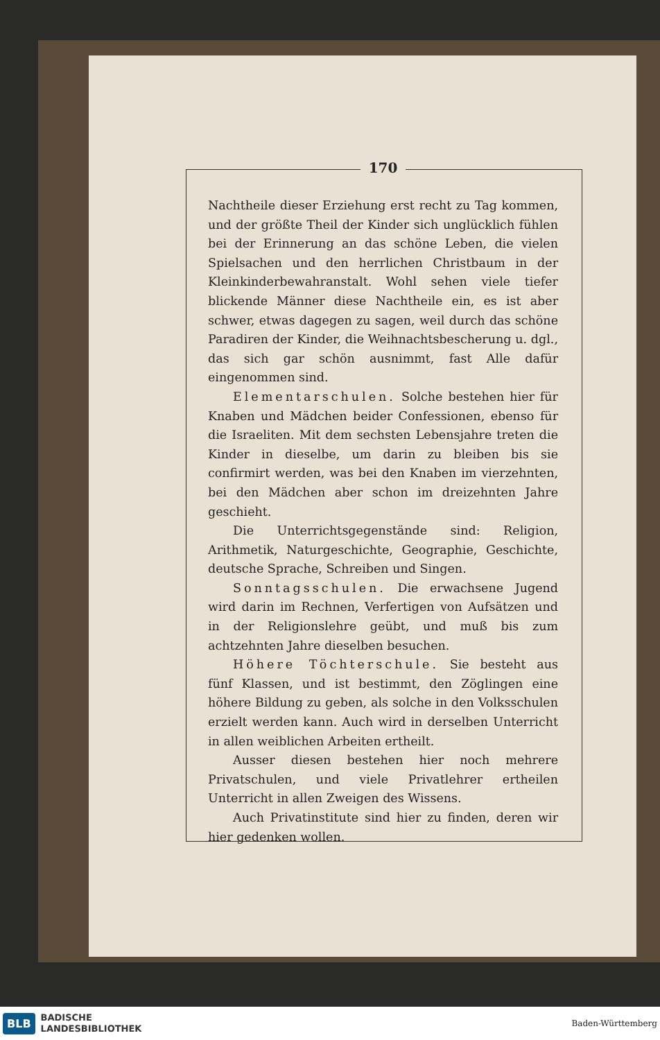170
Nachtheile dieser Erziehung erst recht zu Tag kommen, und der größte Theil der Kinder sich unglücklich fühlen bei der Erinnerung an das schöne Leben, die vielen Spiel­sachen und den herrlichen Christbaum in der Kleinkinder­bewahranstalt. Wohl sehen viele tiefer blickende Männer diese Nachtheile ein, es ist aber schwer, etwas dagegen zu sagen, weil durch das schöne Paradiren der Kinder, die Weihnachtsbescherung u. dgl., das sich gar schön aus­nimmt, fast Alle dafür eingenommen sind.
Elementarschulen. Solche bestehen hier für Knaben und Mädchen beider Confessionen, ebenso für die Israeliten. Mit dem sechsten Lebensjahre treten die Kin­der in dieselbe, um darin zu bleiben bis sie confirmirt werden, was bei den Knaben im vierzehnten, bei den Mädchen aber schon im dreizehnten Jahre geschieht.
Die Unterrichtsgegenstände sind: Religion, Arithmetik, Naturgeschichte, Geographie, Geschichte, deutsche Sprache, Schreiben und Singen.
Sonntagsschulen. Die erwachsene Jugend wird darin im Rechnen, Verfertigen von Aufsätzen und in der Religionslehre geübt, und muß bis zum achtzehnten Jahre dieselben besuchen.
Höhere Töchterschule. Sie besteht aus fünf Klassen, und ist bestimmt, den Zöglingen eine höhere Bil­dung zu geben, als solche in den Volksschulen erzielt wer­den kann. Auch wird in derselben Unterricht in allen weiblichen Arbeiten ertheilt.
Ausser diesen bestehen hier noch mehrere Privatschulen, und viele Privatlehrer ertheilen Unterricht in allen Zwei­gen des Wissens.
Auch Privatinstitute sind hier zu finden, deren wir hier gedenken wollen.
BLB
BADISCHE
LANDESBIBLIOTHEK
Baden-Württemberg